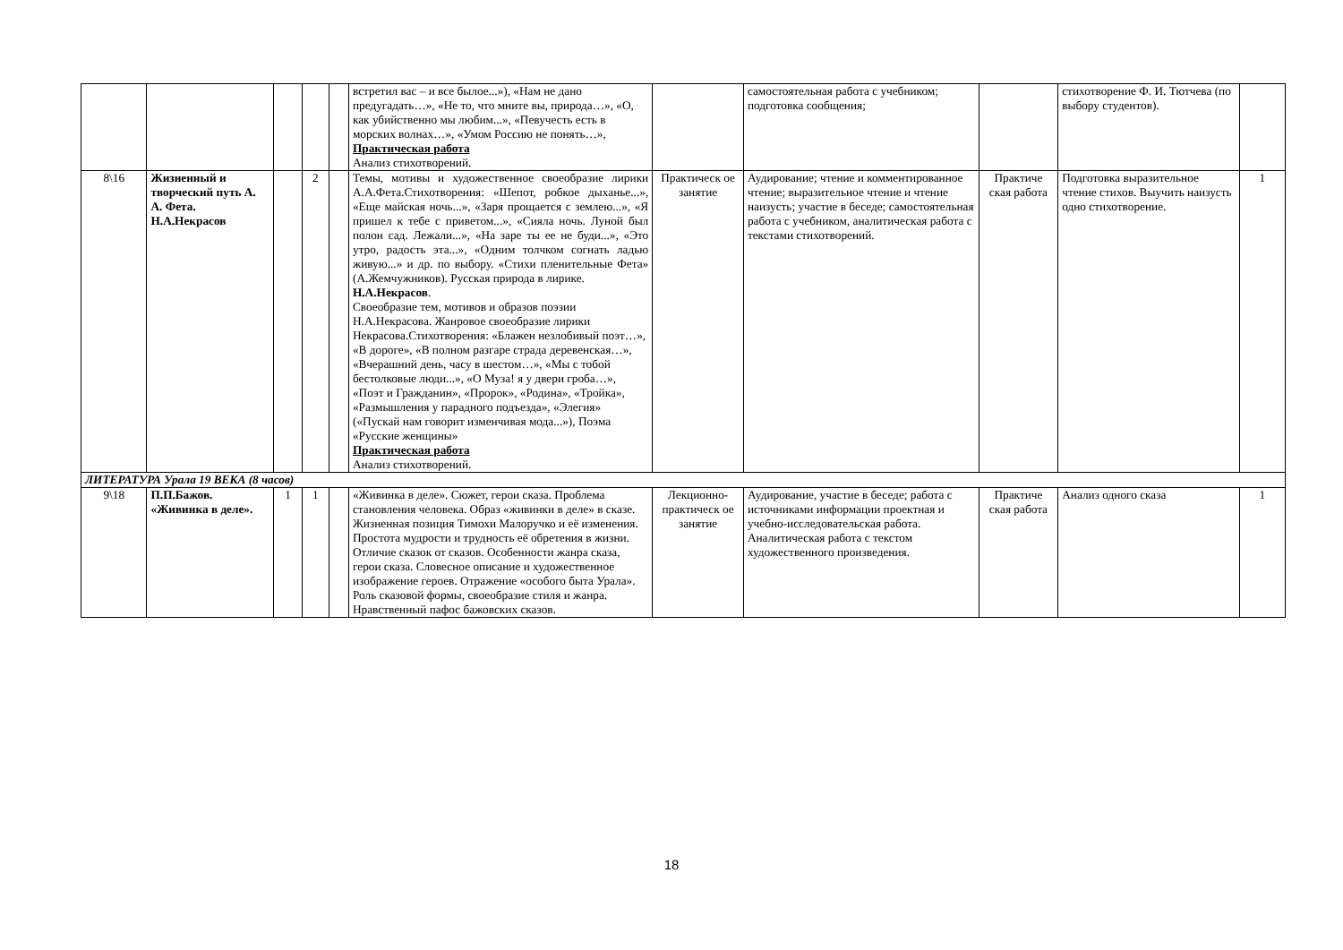| | | | | | встретил вас – и все былое...»), «Нам не дано предугадать…», «Не то, что мните вы, природа…», «О, как убийственно мы любим...», «Певучесть есть в морских волнах…», «Умом Россию не понять…», Практическая работа Анализ стихотворений. | | самостоятельная работа с учебником; подготовка сообщения; | | стихотворение Ф. И. Тютчева (по выбору студентов). | |
| 8\16 | Жизненный и творческий путь А. А. Фета. Н.А.Некрасов | | 2 | | Темы, мотивы и художественное своеобразие лирики А.А.Фета.Стихотворения: «Шепот, робкое дыханье...», «Еще майская ночь...», «Заря прощается с землею...», «Я пришел к тебе с приветом...», «Сияла ночь. Луной был полон сад. Лежали...», «На заре ты ее не буди...», «Это утро, радость эта...», «Одним толчком согнать ладью живую...» и др. по выбору. «Стихи пленительные Фета» (А.Жемчужников). Русская природа в лирике. Н.А.Некрасов . Своеобразие тем, мотивов и образов поэзии Н.А.Некрасова. Жанровое своеобразие лирики Некрасова.Стихотворения: «Блажен незлобивый поэт…», «В дороге», «В полном разгаре страда деревенская…», «Вчерашний день, часу в шестом…», «Мы с тобой бестолковые люди...», «О Муза! я у двери гроба…», «Поэт и Гражданин», «Пророк», «Родина», «Тройка», «Размышления у парадного подъезда», «Элегия» («Пускай нам говорит изменчивая мода...»), Поэма «Русские женщины» Практическая работа Анализ стихотворений. | Практическ ое занятие | Аудирование; чтение и комментированное чтение; выразительное чтение и чтение наизусть; участие в беседе; самостоятельная работа с учебником, аналитическая работа с текстами стихотворений. | Практиче ская работа | Подготовка выразительное чтение стихов. Выучить наизусть одно стихотворение. | 1 |
| ЛИТЕРАТУРА Урала 19 ВЕКА (8 часов) | | | | | | | | | | |
| 9\18 | П.П.Бажов. «Живинка в деле». | 1 | 1 | | «Живинка в деле». Сюжет, герои сказа. Проблема становления человека. Образ «живинки в деле» в сказе. Жизненная позиция Тимохи Малоручко и её изменения. Простота мудрости и трудность её обретения в жизни. Отличие сказок от сказов. Особенности жанра сказа, герои сказа. Словесное описание и художественное изображение героев. Отражение «особого быта Урала». Роль сказовой формы, своеобразие стиля и жанра. Нравственный пафос бажовских сказов. | Лекционно-практическ ое занятие | Аудирование, участие в беседе; работа с источниками информации проектная и учебно-исследовательская работа. Аналитическая работа с текстом художественного произведения. | Практиче ская работа | Анализ одного сказа | 1 |
18